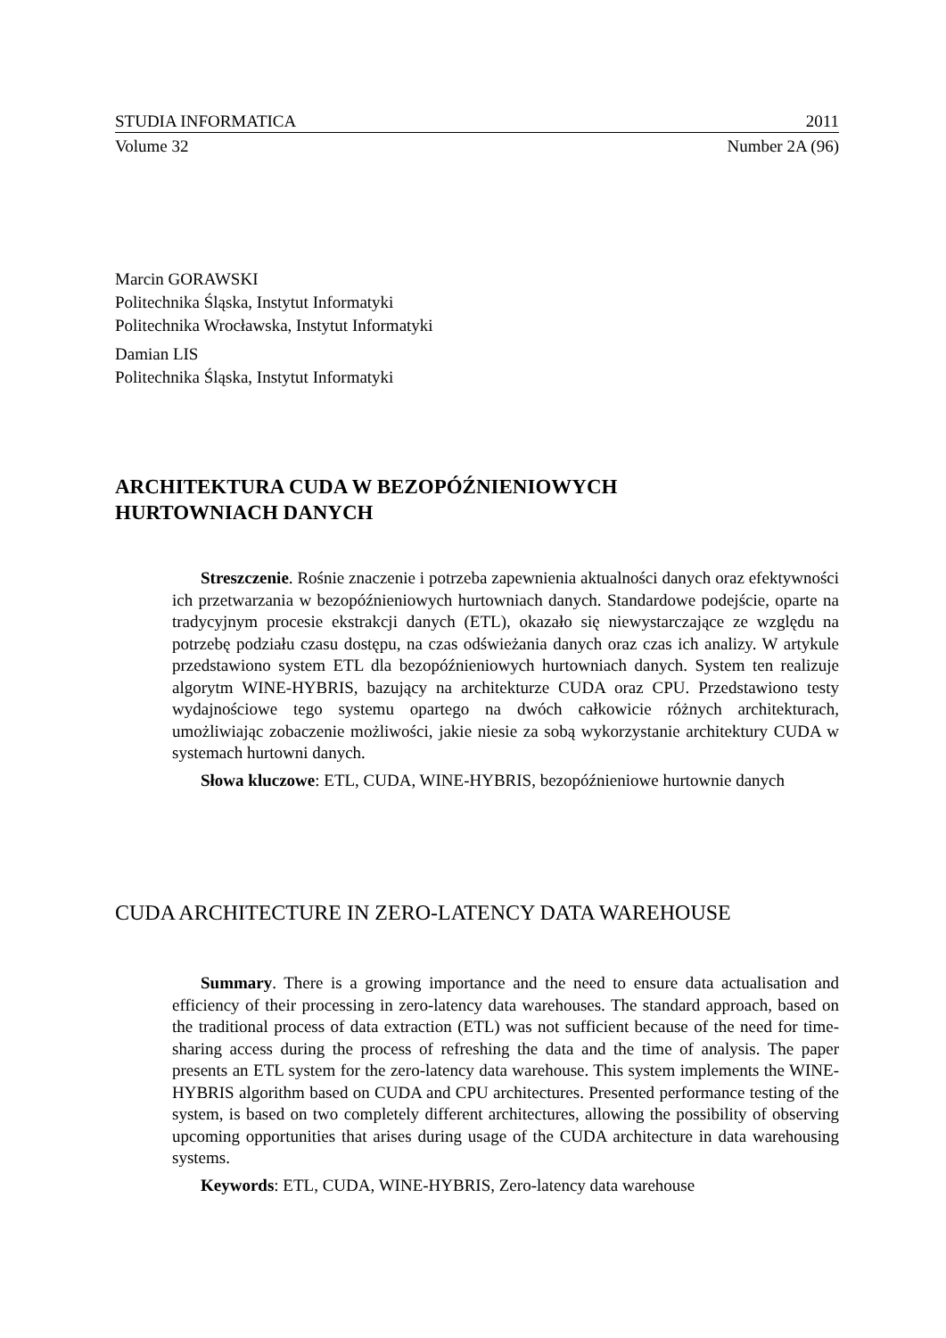STUDIA INFORMATICA 2011
Volume 32 Number 2A (96)
Marcin GORAWSKI
Politechnika Śląska, Instytut Informatyki
Politechnika Wrocławska, Instytut Informatyki
Damian LIS
Politechnika Śląska, Instytut Informatyki
ARCHITEKTURA CUDA W BEZOPÓŹNIENIOWYCH
HURTOWNIACH DANYCH
Streszczenie. Rośnie znaczenie i potrzeba zapewnienia aktualności danych oraz efektywności ich przetwarzania w bezopóźnieniowych hurtowniach danych. Standardowe podejście, oparte na tradycyjnym procesie ekstrakcji danych (ETL), okazało się niewystarczające ze względu na potrzebę podziału czasu dostępu, na czas odświeżania danych oraz czas ich analizy. W artykule przedstawiono system ETL dla bezopóźnieniowych hurtowniach danych. System ten realizuje algorytm WINE-HYBRIS, bazujący na architekturze CUDA oraz CPU. Przedstawiono testy wydajnościowe tego systemu opartego na dwóch całkowicie różnych architekturach, umożliwiając zobaczenie możliwości, jakie niesie za sobą wykorzystanie architektury CUDA w systemach hurtowni danych.
Słowa kluczowe: ETL, CUDA, WINE-HYBRIS, bezopóźnieniowe hurtownie danych
CUDA ARCHITECTURE IN ZERO-LATENCY DATA WAREHOUSE
Summary. There is a growing importance and the need to ensure data actualisation and efficiency of their processing in zero-latency data warehouses. The standard approach, based on the traditional process of data extraction (ETL) was not sufficient because of the need for time-sharing access during the process of refreshing the data and the time of analysis. The paper presents an ETL system for the zero-latency data warehouse. This system implements the WINE-HYBRIS algorithm based on CUDA and CPU architectures. Presented performance testing of the system, is based on two completely different architectures, allowing the possibility of observing upcoming opportunities that arises during usage of the CUDA architecture in data warehousing systems.
Keywords: ETL, CUDA, WINE-HYBRIS, Zero-latency data warehouse